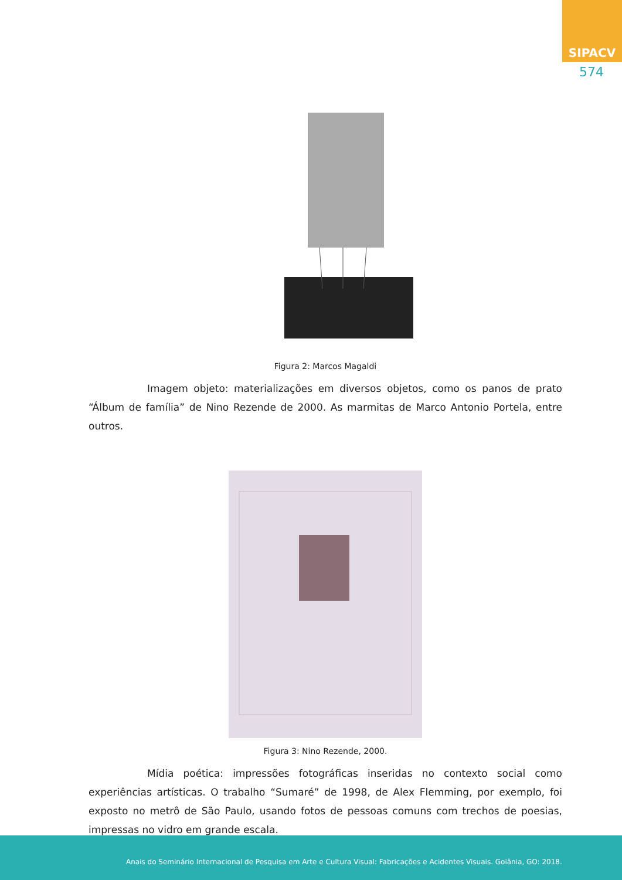SIPACV
574
Figura 2: Marcos Magaldi
Imagem objeto: materializações em diversos objetos, como os panos de prato “Álbum de família” de Nino Rezende de 2000. As marmitas de Marco Antonio Portela, entre outros.
Figura 3: Nino Rezende, 2000.
Mídia poética: impressões fotográficas inseridas no contexto social como experiências artísticas. O trabalho “Sumaré” de 1998, de Alex Flemming, por exemplo, foi exposto no metrô de São Paulo, usando fotos de pessoas comuns com trechos de poesias, impressas no vidro em grande escala.
Anais do Seminário Internacional de Pesquisa em Arte e Cultura Visual: Fabricações e Acidentes Visuais. Goiânia, GO: 2018.